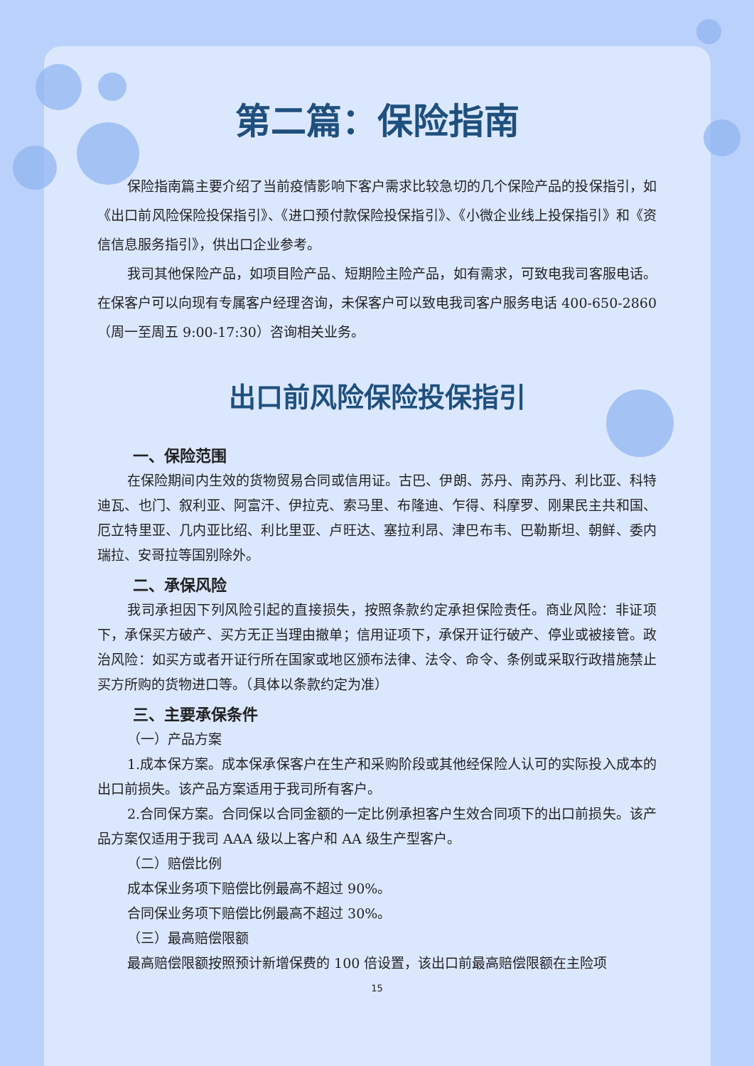第二篇：保险指南
保险指南篇主要介绍了当前疫情影响下客户需求比较急切的几个保险产品的投保指引，如《出口前风险保险投保指引》、《进口预付款保险投保指引》、《小微企业线上投保指引》和《资信信息服务指引》，供出口企业参考。
我司其他保险产品，如项目险产品、短期险主险产品，如有需求，可致电我司客服电话。在保客户可以向现有专属客户经理咨询，未保客户可以致电我司客户服务电话 400-650-2860（周一至周五 9:00-17:30）咨询相关业务。
出口前风险保险投保指引
一、保险范围
在保险期间内生效的货物贸易合同或信用证。古巴、伊朗、苏丹、南苏丹、利比亚、科特迪瓦、也门、叙利亚、阿富汗、伊拉克、索马里、布隆迪、乍得、科摩罗、刚果民主共和国、厄立特里亚、几内亚比绍、利比里亚、卢旺达、塞拉利昂、津巴布韦、巴勒斯坦、朝鲜、委内瑞拉、安哥拉等国别除外。
二、承保风险
我司承担因下列风险引起的直接损失，按照条款约定承担保险责任。商业风险：非证项下，承保买方破产、买方无正当理由撤单；信用证项下，承保开证行破产、停业或被接管。政治风险：如买方或者开证行所在国家或地区颁布法律、法令、命令、条例或采取行政措施禁止买方所购的货物进口等。（具体以条款约定为准）
三、主要承保条件
（一）产品方案
1.成本保方案。成本保承保客户在生产和采购阶段或其他经保险人认可的实际投入成本的出口前损失。该产品方案适用于我司所有客户。
2.合同保方案。合同保以合同金额的一定比例承担客户生效合同项下的出口前损失。该产品方案仅适用于我司 AAA 级以上客户和 AA 级生产型客户。
（二）赔偿比例
成本保业务项下赔偿比例最高不超过 90%。
合同保业务项下赔偿比例最高不超过 30%。
（三）最高赔偿限额
最高赔偿限额按照预计新增保费的 100 倍设置，该出口前最高赔偿限额在主险项
15